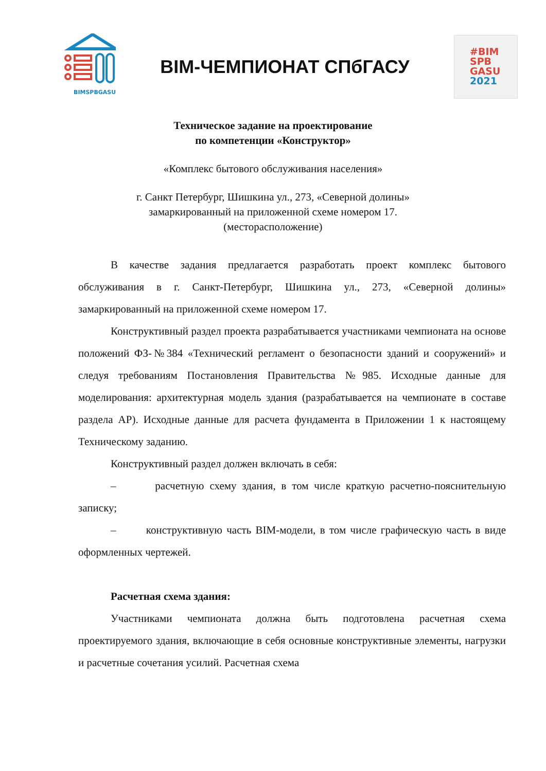BIMSPBGASU
BIM-ЧЕМПИОНАТ СПбГАСУ
#BIM
SPB
GASU
2021
Техническое задание на проектирование
по компетенции «Конструктор»
«Комплекс бытового обслуживания населения»
г. Санкт Петербург, Шишкина ул., 273, «Северной долины»
замаркированный на приложенной схеме номером 17.
(месторасположение)
В качестве задания предлагается разработать проект комплекс бытового обслуживания в г. Санкт-Петербург, Шишкина ул., 273, «Северной долины» замаркированный на приложенной схеме номером 17.
Конструктивный раздел проекта разрабатывается участниками чемпионата на основе положений ФЗ-№384 «Технический регламент о безопасности зданий и сооружений» и следуя требованиям Постановления Правительства №985. Исходные данные для моделирования: архитектурная модель здания (разрабатывается на чемпионате в составе раздела АР). Исходные данные для расчета фундамента в Приложении 1 к настоящему Техническому заданию.
Конструктивный раздел должен включать в себя:
– расчетную схему здания, в том числе краткую расчетно-пояснительную записку;
– конструктивную часть BIM-модели, в том числе графическую часть в виде оформленных чертежей.
Расчетная схема здания:
Участниками чемпионата должна быть подготовлена расчетная схема проектируемого здания, включающие в себя основные конструктивные элементы, нагрузки и расчетные сочетания усилий. Расчетная схема